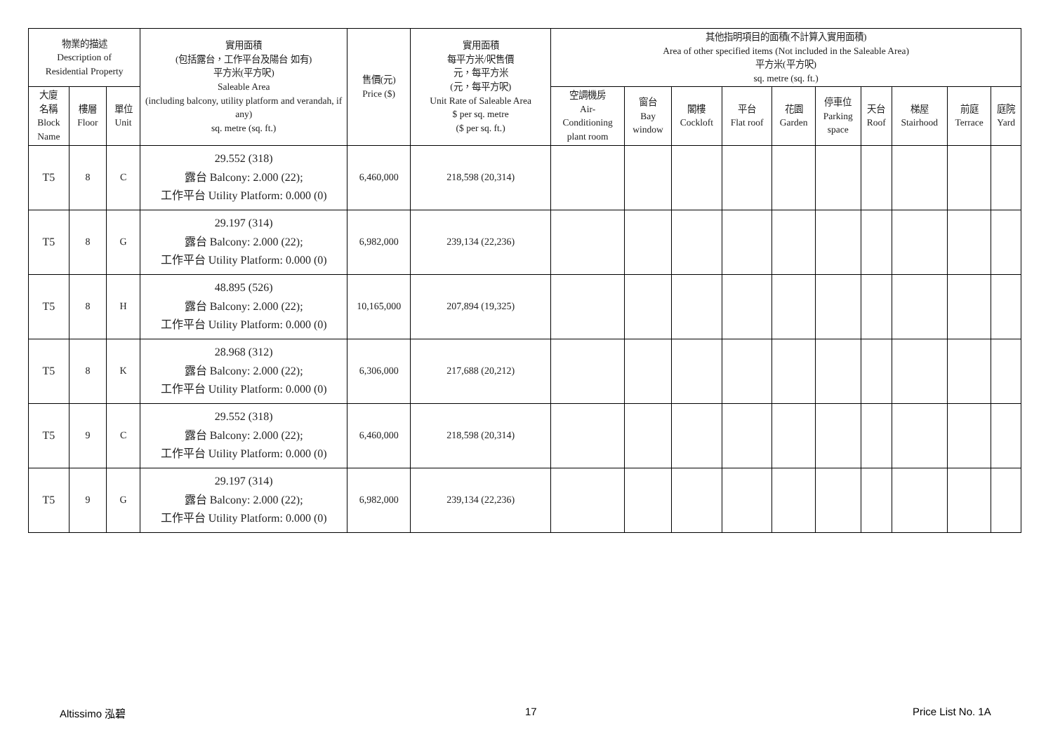| 物業的描述 Description of Residential Property | | | 實用面積 (包括露台，工作平台及陽台 如有) 平方米(平方呎) Saleable Area (including balcony, utility platform and verandah, if any) sq. metre (sq. ft.) | 售價(元) Price ($) | 實用面積 每平方米/呎售價 元，每平方米 (元，每平方呎) Unit Rate of Saleable Area $ per sq. metre ($ per sq. ft.) | 其他指明項目的面積(不計算入實用面積) Area of other specified items (Not included in the Saleable Area) 平方米(平方呎) sq. metre (sq. ft.) | | | | | | | | | |
| --- | --- | --- | --- | --- | --- | --- | --- | --- | --- | --- | --- | --- | --- | --- | --- |
| 大廈 名稱 Block Name | 樓層 Floor | 單位 Unit | | | | 空調機房 Air- Conditioning plant room | 窗台 Bay window | 閣樓 Cockloft | 平台 Flat roof | 花園 Garden | 停車位 Parking space | 天台 Roof | 梯屋 Stairhood | 前庭 Terrace | 庭院 Yard |
| T5 | 8 | C | 29.552 (318) 露台 Balcony: 2.000 (22); 工作平台 Utility Platform: 0.000 (0) | 6,460,000 | 218,598 (20,314) | | | | | | | | | | |
| T5 | 8 | G | 29.197 (314) 露台 Balcony: 2.000 (22); 工作平台 Utility Platform: 0.000 (0) | 6,982,000 | 239,134 (22,236) | | | | | | | | | | |
| T5 | 8 | H | 48.895 (526) 露台 Balcony: 2.000 (22); 工作平台 Utility Platform: 0.000 (0) | 10,165,000 | 207,894 (19,325) | | | | | | | | | | |
| T5 | 8 | K | 28.968 (312) 露台 Balcony: 2.000 (22); 工作平台 Utility Platform: 0.000 (0) | 6,306,000 | 217,688 (20,212) | | | | | | | | | | |
| T5 | 9 | C | 29.552 (318) 露台 Balcony: 2.000 (22); 工作平台 Utility Platform: 0.000 (0) | 6,460,000 | 218,598 (20,314) | | | | | | | | | | |
| T5 | 9 | G | 29.197 (314) 露台 Balcony: 2.000 (22); 工作平台 Utility Platform: 0.000 (0) | 6,982,000 | 239,134 (22,236) | | | | | | | | | | |
Altissimo 泓碧 17 Price List No. 1A